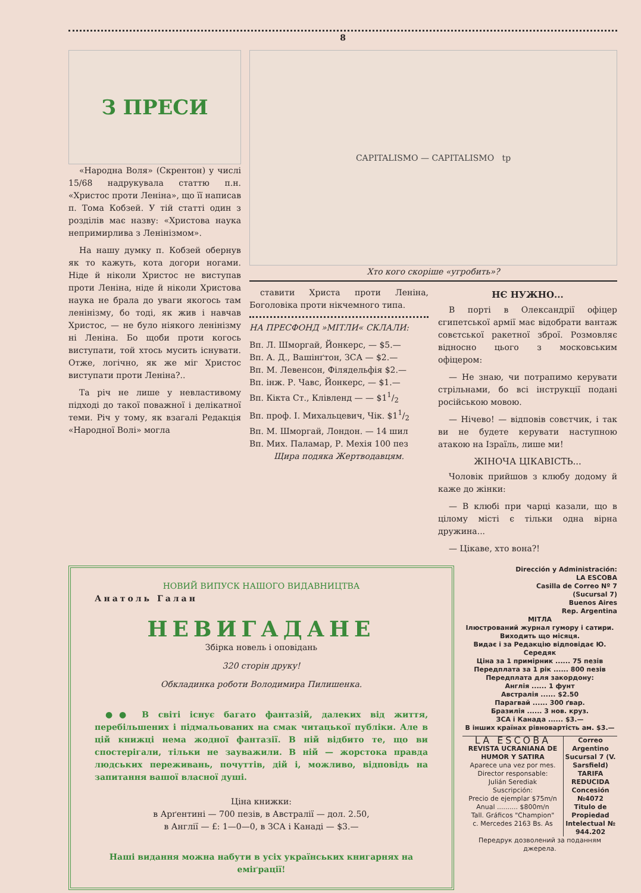8
З ПРЕСИ
«Народна Воля» (Скрентон) у числі 15/68 надрукувала статтю п.н. «Христос проти Леніна», що її написав п. Тома Кобзей. У тій статті один з розділів має назву: «Христова наука непримирлива з Ленінізмом».
На нашу думку п. Кобзей обернув як то кажуть, кота догори ногами. Ніде й ніколи Христос не виступав проти Леніна, ніде й ніколи Христова наука не брала до уваги якогось там ленінізму, бо тоді, як жив і навчав Христос, — не було ніякого ленінізму ні Леніна. Бо щоби проти когось виступати, той хтось мусить існувати. Отже, логічно, як же міг Христос виступати проти Леніна?..
Та річ не лише у невластивому підході до такої поважної і делікатної теми. Річ у тому, як взагалі Редакція «Народної Волі» могла
CAPITALISMO — CAPITALISMO tp
Хто кого скоріше «угробить»?
ставити Христа проти Леніна, Боголовіка проти нікчемного типа.
НА ПРЕСФОНД »МІТЛИ« СКЛАЛИ:
Вп. Л. Шморгай, Йонкерс, — $5.—
Вп. А. Д., Вашінґтон, ЗСА — $2.—
Вп. М. Левенсон, Філядельфія $2.—
Вп. інж. Р. Чавс, Йонкерс, — $1.—
Вп. Кікта Ст., Клівленд — — $11/2
Вп. проф. І. Михальцевич, Чік. $11/2
Вп. М. Шморгай, Лондон. — 14 шил
Вп. Мих. Паламар, Р. Мехія 100 пез
Щира подяка Жертводавцям.
НЄ НУЖНО...
В порті в Олександрії офіцер єгипетської армії має відобрати вантаж совєтської ракетної зброї. Розмовляє відносно цього з московським офіцером:
— Не знаю, чи потрапимо керувати стрільнами, бо всі інструкції подані російською мовою.
— Нічево! — відповів совєтчик, і так ви не будете керувати наступною атакою на Ізраїль, лише ми!
ЖІНОЧА ЦІКАВІСТЬ...
Чоловік прийшов з клюбу додому й каже до жінки:
— В клюбі при чарці казали, що в цілому місті є тільки одна вірна дружина...
— Цікаве, хто вона?!
НОВИЙ ВИПУСК НАШОГО ВИДАВНИЦТВА
Анатоль Галан
НЕВИГАДАНЕ
Збірка новель і оповідань
320 сторін друку!
Обкладинка роботи Володимира Пилишенка.
●● В світі існує багато фантазій, далеких від життя, перебільшених і підмальованих на смак читацької публіки. Але в цій книжці нема жодної фантазії. В ній відбито те, що ви спостерігали, тільки не зауважили. В ній — жорстока правда людських переживань, почуттів, дій і, можливо, відповідь на запитання вашої власної душі.
Ціна книжки:
в Арґентині — 700 пезів, в Австралії — дол. 2.50,
в Англії — £: 1—0—0, в ЗСА і Канаді — $3.—
Наші видання можна набути в усіх українських книгарнях на еміґрації!
Dirección y Administración:
LA ESCOBA
Casilla de Correo Nº 7
(Sucursal 7)
Buenos Aires
Rep. Argentina
МІТЛА
Ілюстрований журнал гумору і сатири.
Виходить що місяця.
Видає і за Редакцію відповідає Ю. Середяк
Ціна за 1 примірник ...... 75 пезів
Передплата за 1 рік ...... 800 пезів
Передплата для закордону:
Англія ...... 1 фунт
Австралія ...... $2.50
Парагвай ...... 300 ґвар.
Бразилія ...... 3 нов. круз.
ЗСА і Канада ...... $3.—
В інших країнах рівновартість ам. $3.—
LA ESCOBA
REVISTA UCRANIANA DE HUMOR Y SATIRA
Aparece una vez por mes.
Director responsable:
Julián Serediak
Suscripción:
Precio de ejemplar $75m/n
Anual .......... $800m/n
Tall. Gráficos "Champion"
c. Mercedes 2163 Bs. As
Correo Argentino Sucursal 7 (V. Sarsfield)
TARIFA REDUCIDA Concesión №4072
Titulo de Propiedad Intelectual № 944.202
Передрук дозволений за поданням джерела.